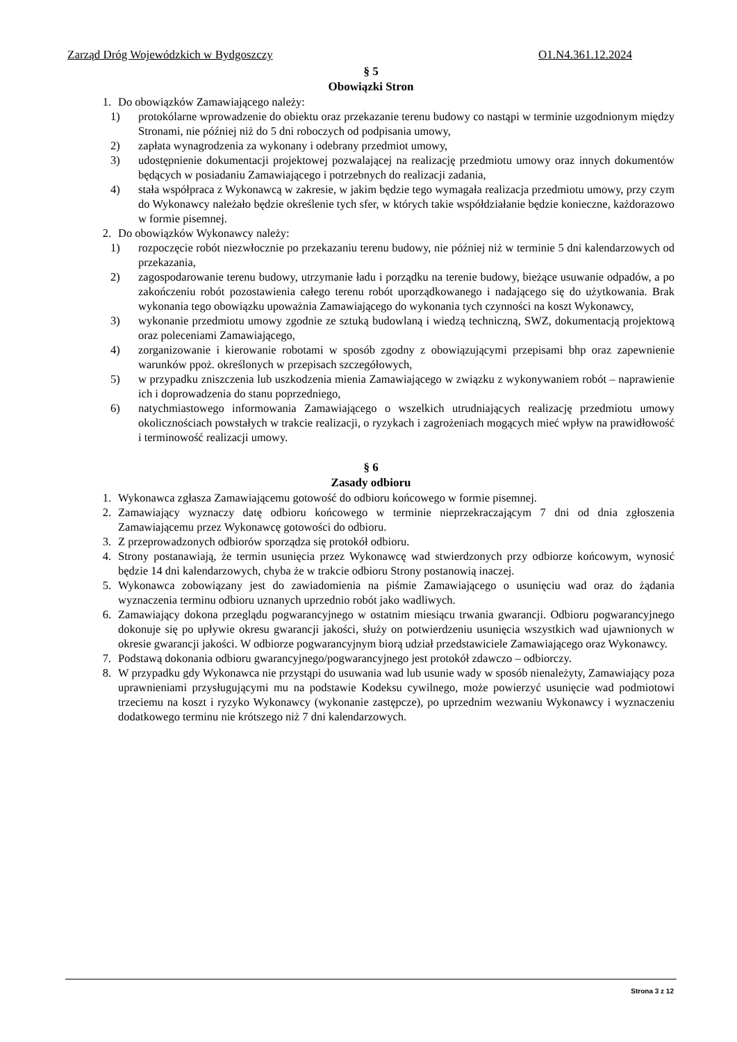Zarząd Dróg Wojewódzkich w Bydgoszczy O1.N4.361.12.2024
§ 5
Obowiązki Stron
1. Do obowiązków Zamawiającego należy:
1) protokólarne wprowadzenie do obiektu oraz przekazanie terenu budowy co nastąpi w terminie uzgodnionym między Stronami, nie później niż do 5 dni roboczych od podpisania umowy,
2) zapłata wynagrodzenia za wykonany i odebrany przedmiot umowy,
3) udostępnienie dokumentacji projektowej pozwalającej na realizację przedmiotu umowy oraz innych dokumentów będących w posiadaniu Zamawiającego i potrzebnych do realizacji zadania,
4) stała współpraca z Wykonawcą w zakresie, w jakim będzie tego wymagała realizacja przedmiotu umowy, przy czym do Wykonawcy należało będzie określenie tych sfer, w których takie współdziałanie będzie konieczne, każdorazowo w formie pisemnej.
2. Do obowiązków Wykonawcy należy:
1) rozpoczęcie robót niezwłocznie po przekazaniu terenu budowy, nie później niż w terminie 5 dni kalendarzowych od przekazania,
2) zagospodarowanie terenu budowy, utrzymanie ładu i porządku na terenie budowy, bieżące usuwanie odpadów, a po zakończeniu robót pozostawienia całego terenu robót uporządkowanego i nadającego się do użytkowania. Brak wykonania tego obowiązku upoważnia Zamawiającego do wykonania tych czynności na koszt Wykonawcy,
3) wykonanie przedmiotu umowy zgodnie ze sztuką budowlaną i wiedzą techniczną, SWZ, dokumentacją projektową oraz poleceniami Zamawiającego,
4) zorganizowanie i kierowanie robotami w sposób zgodny z obowiązującymi przepisami bhp oraz zapewnienie warunków ppoż. określonych w przepisach szczegółowych,
5) w przypadku zniszczenia lub uszkodzenia mienia Zamawiającego w związku z wykonywaniem robót – naprawienie ich i doprowadzenia do stanu poprzedniego,
6) natychmiastowego informowania Zamawiającego o wszelkich utrudniających realizację przedmiotu umowy okolicznościach powstałych w trakcie realizacji, o ryzykach i zagrożeniach mogących mieć wpływ na prawidłowość i terminowość realizacji umowy.
§ 6
Zasady odbioru
1. Wykonawca zgłasza Zamawiającemu gotowość do odbioru końcowego w formie pisemnej.
2. Zamawiający wyznaczy datę odbioru końcowego w terminie nieprzekraczającym 7 dni od dnia zgłoszenia Zamawiającemu przez Wykonawcę gotowości do odbioru.
3. Z przeprowadzonych odbiorów sporządza się protokół odbioru.
4. Strony postanawiają, że termin usunięcia przez Wykonawcę wad stwierdzonych przy odbiorze końcowym, wynosić będzie 14 dni kalendarzowych, chyba że w trakcie odbioru Strony postanowią inaczej.
5. Wykonawca zobowiązany jest do zawiadomienia na piśmie Zamawiającego o usunięciu wad oraz do żądania wyznaczenia terminu odbioru uznanych uprzednio robót jako wadliwych.
6. Zamawiający dokona przeglądu pogwarancyjnego w ostatnim miesiącu trwania gwarancji. Odbioru pogwarancyjnego dokonuje się po upływie okresu gwarancji jakości, służy on potwierdzeniu usunięcia wszystkich wad ujawnionych w okresie gwarancji jakości. W odbiorze pogwarancyjnym biorą udział przedstawiciele Zamawiającego oraz Wykonawcy.
7. Podstawą dokonania odbioru gwarancyjnego/pogwarancyjnego jest protokół zdawczo – odbiorczy.
8. W przypadku gdy Wykonawca nie przystąpi do usuwania wad lub usunie wady w sposób nienależyty, Zamawiający poza uprawnieniami przysługującymi mu na podstawie Kodeksu cywilnego, może powierzyć usunięcie wad podmiotowi trzeciemu na koszt i ryzyko Wykonawcy (wykonanie zastępcze), po uprzednim wezwaniu Wykonawcy i wyznaczeniu dodatkowego terminu nie krótszego niż 7 dni kalendarzowych.
Strona 3 z 12